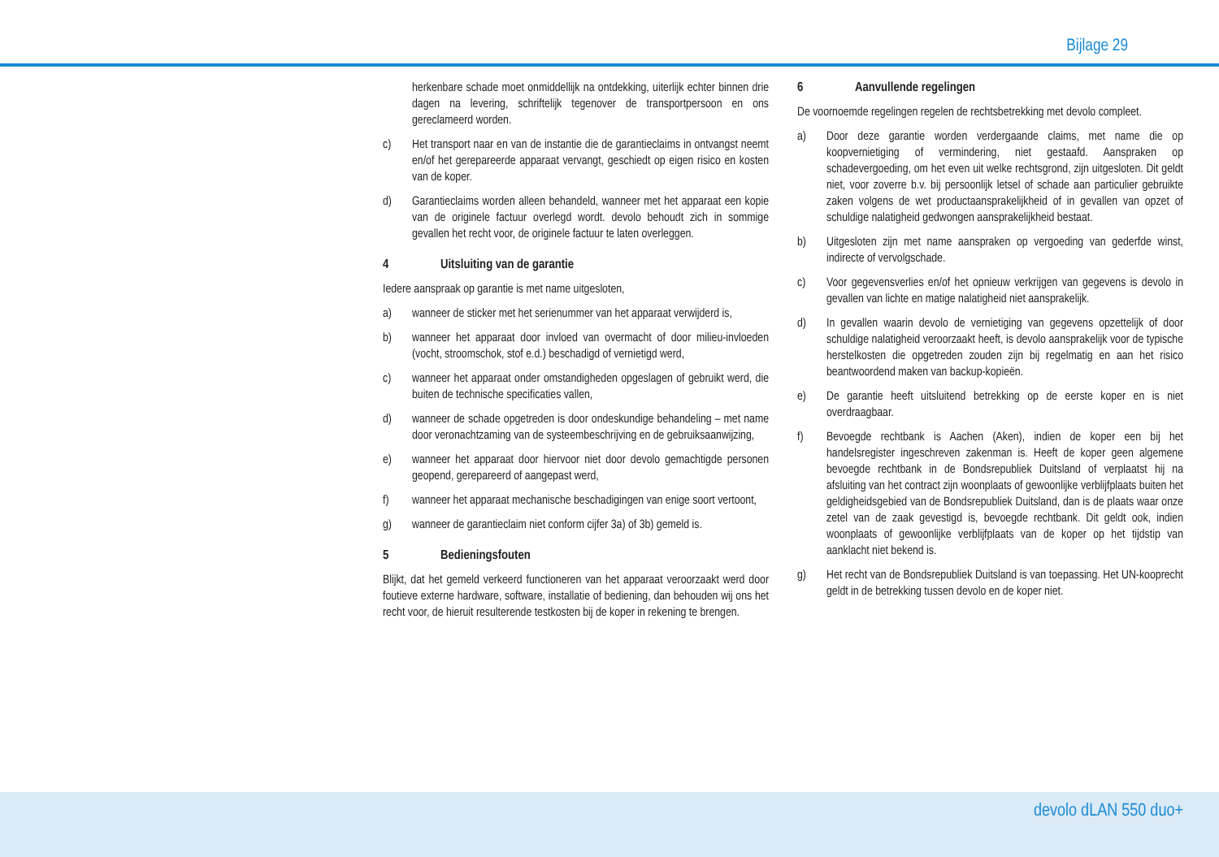Bijlage 29
herkenbare schade moet onmiddellijk na ontdekking, uiterlijk echter binnen drie dagen na levering, schriftelijk tegenover de transportpersoon en ons gereclameerd worden.
c) Het transport naar en van de instantie die de garantieclaims in ontvangst neemt en/of het gerepareerde apparaat vervangt, geschiedt op eigen risico en kosten van de koper.
d) Garantieclaims worden alleen behandeld, wanneer met het apparaat een kopie van de originele factuur overlegd wordt. devolo behoudt zich in sommige gevallen het recht voor, de originele factuur te laten overleggen.
4 Uitsluiting van de garantie
Iedere aanspraak op garantie is met name uitgesloten,
a) wanneer de sticker met het serienummer van het apparaat verwijderd is,
b) wanneer het apparaat door invloed van overmacht of door milieu-invloeden (vocht, stroomschok, stof e.d.) beschadigd of vernietigd werd,
c) wanneer het apparaat onder omstandigheden opgeslagen of gebruikt werd, die buiten de technische specificaties vallen,
d) wanneer de schade opgetreden is door ondeskundige behandeling – met name door veronachtzaming van de systeembeschrijving en de gebruiksaanwijzing,
e) wanneer het apparaat door hiervoor niet door devolo gemachtigde personen geopend, gerepareerd of aangepast werd,
f) wanneer het apparaat mechanische beschadigingen van enige soort vertoont,
g) wanneer de garantieclaim niet conform cijfer 3a) of 3b) gemeld is.
5 Bedieningsfouten
Blijkt, dat het gemeld verkeerd functioneren van het apparaat veroorzaakt werd door foutieve externe hardware, software, installatie of bediening, dan behouden wij ons het recht voor, de hieruit resulterende testkosten bij de koper in rekening te brengen.
6 Aanvullende regelingen
De voornoemde regelingen regelen de rechtsbetrekking met devolo compleet.
a) Door deze garantie worden verdergaande claims, met name die op koopvernietiging of vermindering, niet gestaafd. Aanspraken op schadevergoeding, om het even uit welke rechtsgrond, zijn uitgesloten. Dit geldt niet, voor zoverre b.v. bij persoonlijk letsel of schade aan particulier gebruikte zaken volgens de wet productaansprakelijkheid of in gevallen van opzet of schuldige nalatigheid gedwongen aansprakelijkheid bestaat.
b) Uitgesloten zijn met name aanspraken op vergoeding van gederfde winst, indirecte of vervolgschade.
c) Voor gegevensverlies en/of het opnieuw verkrijgen van gegevens is devolo in gevallen van lichte en matige nalatigheid niet aansprakelijk.
d) In gevallen waarin devolo de vernietiging van gegevens opzettelijk of door schuldige nalatigheid veroorzaakt heeft, is devolo aansprakelijk voor de typische herstelkosten die opgetreden zouden zijn bij regelmatig en aan het risico beantwoordend maken van backup-kopieën.
e) De garantie heeft uitsluitend betrekking op de eerste koper en is niet overdraagbaar.
f) Bevoegde rechtbank is Aachen (Aken), indien de koper een bij het handelsregister ingeschreven zakenman is. Heeft de koper geen algemene bevoegde rechtbank in de Bondsrepubliek Duitsland of verplaatst hij na afsluiting van het contract zijn woonplaats of gewoonlijke verblijfplaats buiten het geldigheidsgebied van de Bondsrepubliek Duitsland, dan is de plaats waar onze zetel van de zaak gevestigd is, bevoegde rechtbank. Dit geldt ook, indien woonplaats of gewoonlijke verblijfplaats van de koper op het tijdstip van aanklacht niet bekend is.
g) Het recht van de Bondsrepubliek Duitsland is van toepassing. Het UN-kooprecht geldt in de betrekking tussen devolo en de koper niet.
devolo dLAN 550 duo+